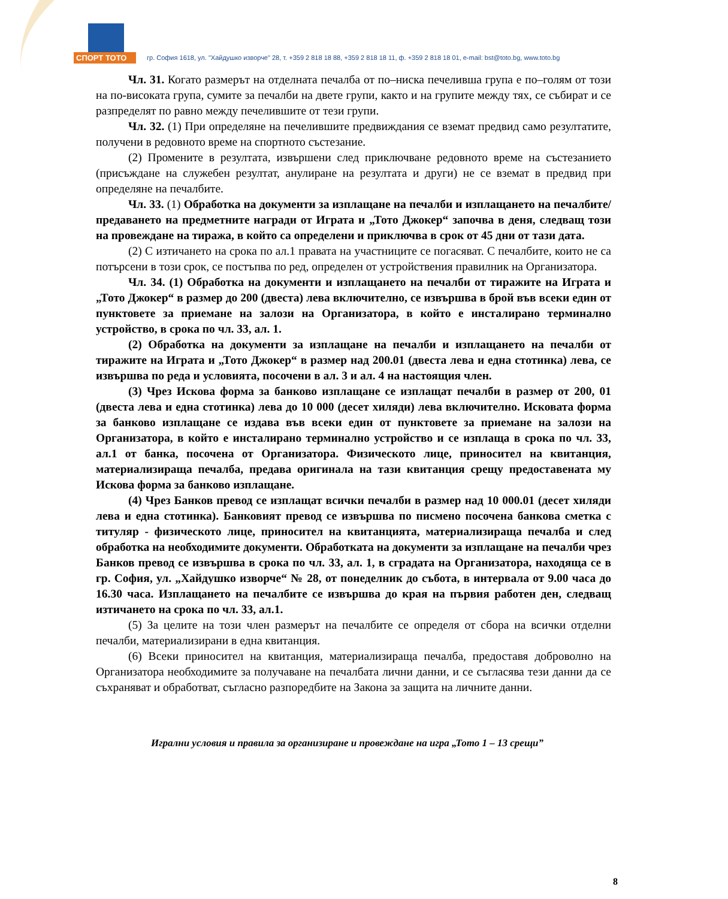СПОРТ ТОТО
гр. София 1618, ул. "Хайдушко изворче" 28, т. +359 2 818 18 88, +359 2 818 18 11, ф. +359 2 818 18 01, e-mail: bst@toto.bg, www.toto.bg
Чл. 31. Когато размерът на отделната печалба от по–ниска печеливша група е по–голям от този на по-високата група, сумите за печалби на двете групи, както и на групите между тях, се събират и се разпределят по равно между печелившите от тези групи.
Чл. 32. (1) При определяне на печелившите предвиждания се вземат предвид само резултатите, получени в редовното време на спортното състезание.
(2) Промените в резултата, извършени след приключване редовното време на състезанието (присъждане на служебен резултат, анулиране на резултата и други) не се вземат в предвид при определяне на печалбите.
Чл. 33. (1) Обработка на документи за изплащане на печалби и изплащането на печалбите/ предаването на предметните награди от Играта и „Тото Джокер“ започва в деня, следващ този на провеждане на тиража, в който са определени и приключва в срок от 45 дни от тази дата.
(2) С изтичането на срока по ал.1 правата на участниците се погасяват. С печалбите, които не са потърсени в този срок, се постъпва по ред, определен от устройствения правилник на Организатора.
Чл. 34. (1) Обработка на документи и изплащането на печалби от тиражите на Играта и „Тото Джокер“ в размер до 200 (двеста) лева включително, се извършва в брой във всеки един от пунктовете за приемане на залози на Организатора, в който е инсталирано терминално устройство, в срока по чл. 33, ал. 1.
(2) Обработка на документи за изплащане на печалби и изплащането на печалби от тиражите на Играта и „Тото Джокер“ в размер над 200.01 (двеста лева и една стотинка) лева, се извършва по реда и условията, посочени в ал. 3 и ал. 4 на настоящия член.
(3) Чрез Искова форма за банково изплащане се изплащат печалби в размер от 200, 01 (двеста лева и една стотинка) лева до 10 000 (десет хиляди) лева включително. Исковата форма за банково изплащане се издава във всеки един от пунктовете за приемане на залози на Организатора, в който е инсталирано терминално устройство и се изплаща в срока по чл. 33, ал.1 от банка, посочена от Организатора. Физическото лице, приносител на квитанция, материализираща печалба, предава оригинала на тази квитанция срещу предоставената му Искова форма за банково изплащане.
(4) Чрез Банков превод се изплащат всички печалби в размер над 10 000.01 (десет хиляди лева и една стотинка). Банковият превод се извършва по писмено посочена банкова сметка с титуляр - физическото лице, приносител на квитанцията, материализираща печалба и след обработка на необходимите документи. Обработката на документи за изплащане на печалби чрез Банков превод се извършва в срока по чл. 33, ал. 1, в сградата на Организатора, находяща се в гр. София, ул. „Хайдушко изворче“ № 28, от понеделник до събота, в интервала от 9.00 часа до 16.30 часа. Изплащането на печалбите се извършва до края на първия работен ден, следващ изтичането на срока по чл. 33, ал.1.
(5) За целите на този член размерът на печалбите се определя от сбора на всички отделни печалби, материализирани в една квитанция.
(6) Всеки приносител на квитанция, материализираща печалба, предоставя доброволно на Организатора необходимите за получаване на печалбата лични данни, и се съгласява тези данни да се съхраняват и обработват, съгласно разпоредбите на Закона за защита на личните данни.
Игрални условия и правила за организиране и провеждане на игра „Тото 1 – 13 срещи”
8